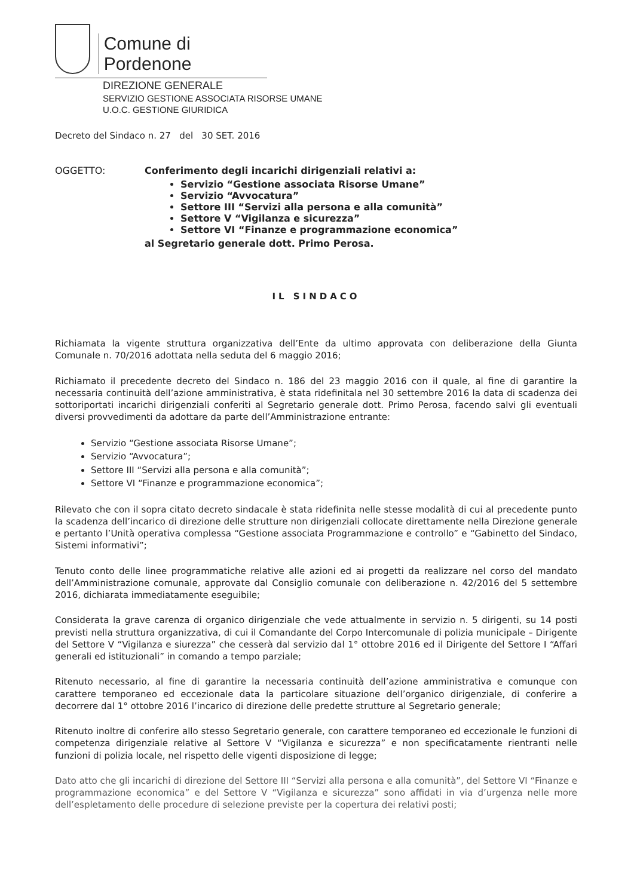Comune di Pordenone
DIREZIONE GENERALE
SERVIZIO GESTIONE ASSOCIATA RISORSE UMANE
U.O.C. GESTIONE GIURIDICA
Decreto del Sindaco n. 27 del 30 SET. 2016
OGGETTO: Conferimento degli incarichi dirigenziali relativi a:
Servizio “Gestione associata Risorse Umane”
Servizio “Avvocatura”
Settore III “Servizi alla persona e alla comunità”
Settore V “Vigilanza e sicurezza”
Settore VI “Finanze e programmazione economica”
al Segretario generale dott. Primo Perosa.
IL SINDACO
Richiamata la vigente struttura organizzativa dell’Ente da ultimo approvata con deliberazione della Giunta Comunale n. 70/2016 adottata nella seduta del 6 maggio 2016;
Richiamato il precedente decreto del Sindaco n. 186 del 23 maggio 2016 con il quale, al fine di garantire la necessaria continuità dell’azione amministrativa, è stata ridefinitala nel 30 settembre 2016 la data di scadenza dei sottoriportati incarichi dirigenziali conferiti al Segretario generale dott. Primo Perosa, facendo salvi gli eventuali diversi provvedimenti da adottare da parte dell’Amministrazione entrante:
Servizio “Gestione associata Risorse Umane”;
Servizio “Avvocatura”;
Settore III “Servizi alla persona e alla comunità”;
Settore VI “Finanze e programmazione economica”;
Rilevato che con il sopra citato decreto sindacale è stata ridefinita nelle stesse modalità di cui al precedente punto la scadenza dell’incarico di direzione delle strutture non dirigenziali collocate direttamente nella Direzione generale e pertanto l’Unità operativa complessa “Gestione associata Programmazione e controllo” e “Gabinetto del Sindaco, Sistemi informativi”;
Tenuto conto delle linee programmatiche relative alle azioni ed ai progetti da realizzare nel corso del mandato dell’Amministrazione comunale, approvate dal Consiglio comunale con deliberazione n. 42/2016 del 5 settembre 2016, dichiarata immediatamente eseguibile;
Considerata la grave carenza di organico dirigenziale che vede attualmente in servizio n. 5 dirigenti, su 14 posti previsti nella struttura organizzativa, di cui il Comandante del Corpo Intercomunale di polizia municipale – Dirigente del Settore V “Vigilanza e siurezza” che cesserà dal servizio dal 1° ottobre 2016 ed il Dirigente del Settore I “Affari generali ed istituzionali” in comando a tempo parziale;
Ritenuto necessario, al fine di garantire la necessaria continuità dell’azione amministrativa e comunque con carattere temporaneo ed eccezionale data la particolare situazione dell’organico dirigenziale, di conferire a decorrere dal 1° ottobre 2016 l’incarico di direzione delle predette strutture al Segretario generale;
Ritenuto inoltre di conferire allo stesso Segretario generale, con carattere temporaneo ed eccezionale le funzioni di competenza dirigenziale relative al Settore V “Vigilanza e sicurezza” e non specificatamente rientranti nelle funzioni di polizia locale, nel rispetto delle vigenti disposizione di legge;
Dato atto che gli incarichi di direzione del Settore III “Servizi alla persona e alla comunità”, del Settore VI “Finanze e programmazione economica” e del Settore V “Vigilanza e sicurezza” sono affidati in via d’urgenza nelle more dell’espletamento delle procedure di selezione previste per la copertura dei relativi posti;